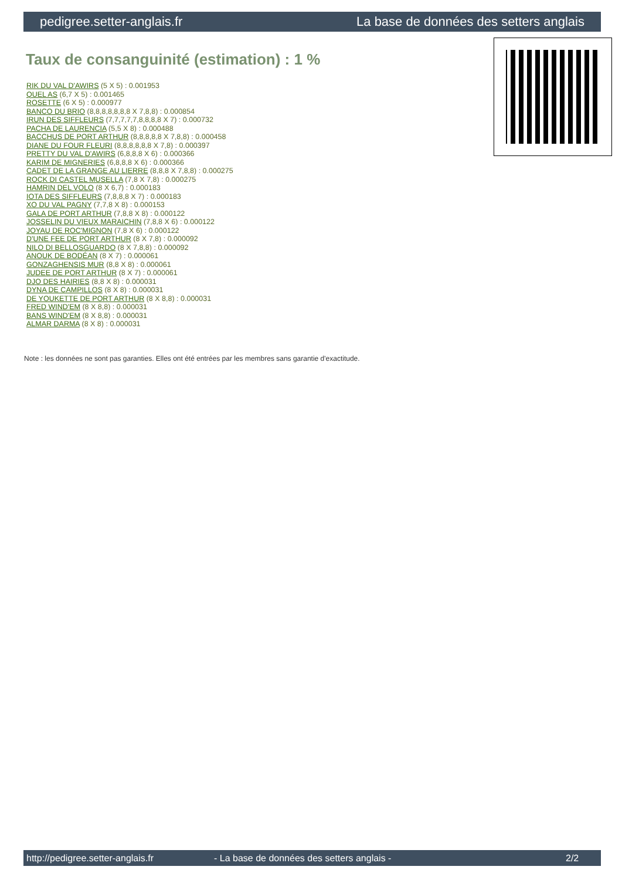pedigree.setter-anglais.fr La base de données des setters anglais
Taux de consanguinité (estimation) : 1 %
RIK DU VAL D'AWIRS (5 X 5) : 0.001953
QUEL AS (6,7 X 5) : 0.001465
ROSETTE (6 X 5) : 0.000977
BANCO DU BRIO (8,8,8,8,8,8,8 X 7,8,8) : 0.000854
IRUN DES SIFFLEURS (7,7,7,7,7,8,8,8,8 X 7) : 0.000732
PACHA DE LAURENCIA (5,5 X 8) : 0.000488
BACCHUS DE PORT ARTHUR (8,8,8,8,8 X 7,8,8) : 0.000458
DIANE DU FOUR FLEURI (8,8,8,8,8,8 X 7,8) : 0.000397
PRETTY DU VAL D'AWIRS (6,8,8,8 X 6) : 0.000366
KARIM DE MIGNERIES (6,8,8,8 X 6) : 0.000366
CADET DE LA GRANGE AU LIERRE (8,8,8 X 7,8,8) : 0.000275
ROCK DI CASTEL MUSELLA (7,8 X 7,8) : 0.000275
HAMRIN DEL VOLO (8 X 6,7) : 0.000183
IOTA DES SIFFLEURS (7,8,8,8 X 7) : 0.000183
XO DU VAL PAGNY (7,7,8 X 8) : 0.000153
GALA DE PORT ARTHUR (7,8,8 X 8) : 0.000122
JOSSELIN DU VIEUX MARAICHIN (7,8,8 X 6) : 0.000122
JOYAU DE ROC'MIGNON (7,8 X 6) : 0.000122
D'UNE FEE DE PORT ARTHUR (8 X 7,8) : 0.000092
NILO DI BELLOSGUARDO (8 X 7,8,8) : 0.000092
ANOUK DE BODÉAN (8 X 7) : 0.000061
GONZAGHENSIS MUR (8,8 X 8) : 0.000061
JUDEE DE PORT ARTHUR (8 X 7) : 0.000061
DJO DES HAIRIES (8,8 X 8) : 0.000031
DYNA DE CAMPILLOS (8 X 8) : 0.000031
DE YOUKETTE DE PORT ARTHUR (8 X 8,8) : 0.000031
FRED WIND'EM (8 X 8,8) : 0.000031
BANS WIND'EM (8 X 8,8) : 0.000031
ALMAR DARMA (8 X 8) : 0.000031
Note : les données ne sont pas garanties. Elles ont été entrées par les membres sans garantie d'exactitude.
http://pedigree.setter-anglais.fr - La base de données des setters anglais - 2/2